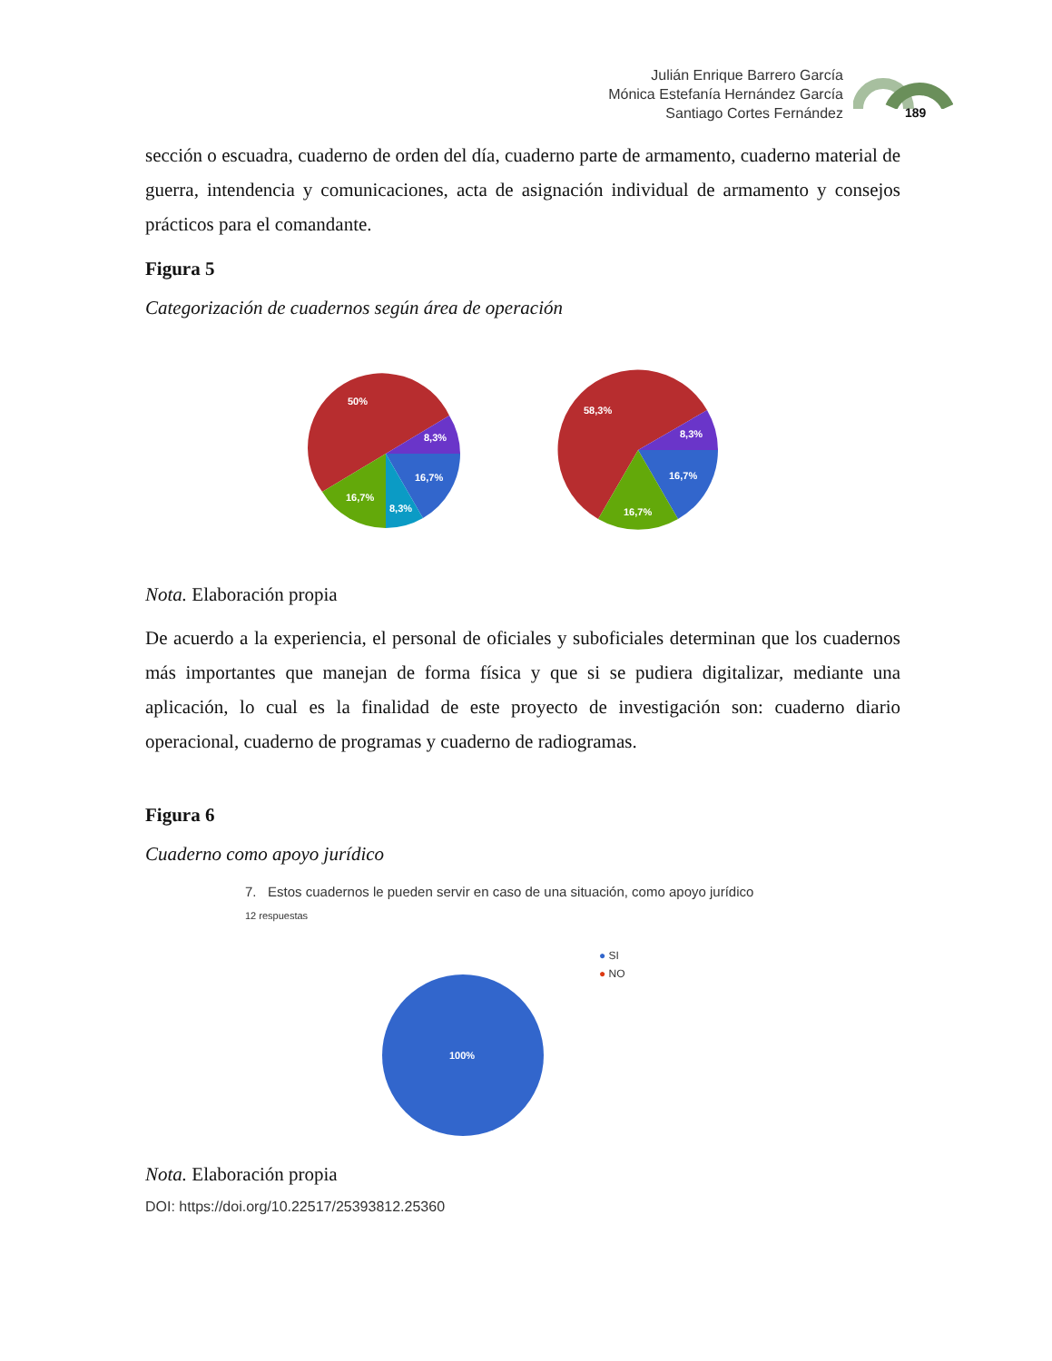Julián Enrique Barrero García
Mónica Estefanía Hernández García
Santiago Cortes Fernández
189
sección o escuadra, cuaderno de orden del día, cuaderno parte de armamento, cuaderno material de guerra, intendencia y comunicaciones, acta de asignación individual de armamento y consejos prácticos para el comandante.
Figura 5
Categorización de cuadernos según área de operación
50%
8,3%
16,7%
8,3%
16,7%
58,3%
8,3%
16,7%
16,7%
Nota. Elaboración propia
De acuerdo a la experiencia, el personal de oficiales y suboficiales determinan que los cuadernos más importantes que manejan de forma física y que si se pudiera digitalizar, mediante una aplicación, lo cual es la finalidad de este proyecto de investigación son: cuaderno diario operacional, cuaderno de programas y cuaderno de radiogramas.
Figura 6
Cuaderno como apoyo jurídico
7. Estos cuadernos le pueden servir en caso de una situación, como apoyo jurídico
12 respuestas
100%
● SI
● NO
Nota. Elaboración propia
DOI: https://doi.org/10.22517/25393812.25360